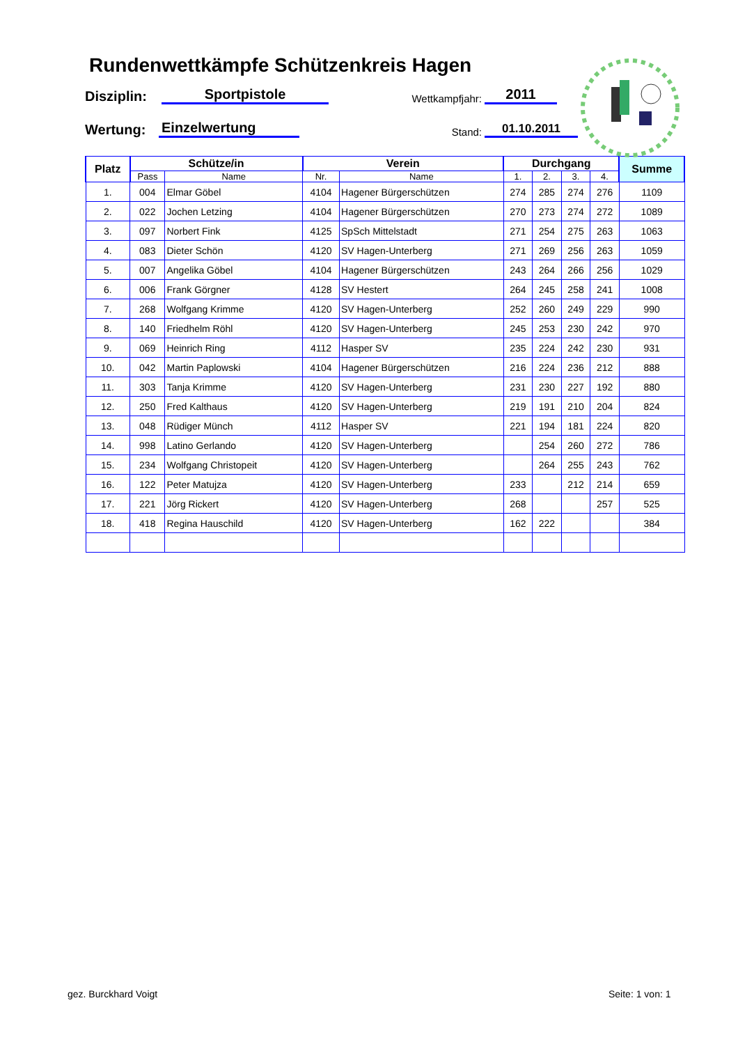Rundenwettkämpfe Schützenkreis Hagen
Disziplin:
Sportpistole
Wettkampfjahr:
2011
Wertung:
Einzelwertung
Stand:
01.10.2011
| Platz | Schütze/in | | Verein | | Durchgang | | | | Summe |
| --- | --- | --- | --- | --- | --- | --- | --- | --- | --- |
| | Pass | Name | Nr. | Name | 1. | 2. | 3. | 4. | |
| 1. | 004 | Elmar Göbel | 4104 | Hagener Bürgerschützen | 274 | 285 | 274 | 276 | 1109 |
| 2. | 022 | Jochen Letzing | 4104 | Hagener Bürgerschützen | 270 | 273 | 274 | 272 | 1089 |
| 3. | 097 | Norbert Fink | 4125 | SpSch Mittelstadt | 271 | 254 | 275 | 263 | 1063 |
| 4. | 083 | Dieter Schön | 4120 | SV Hagen-Unterberg | 271 | 269 | 256 | 263 | 1059 |
| 5. | 007 | Angelika Göbel | 4104 | Hagener Bürgerschützen | 243 | 264 | 266 | 256 | 1029 |
| 6. | 006 | Frank Görgner | 4128 | SV Hestert | 264 | 245 | 258 | 241 | 1008 |
| 7. | 268 | Wolfgang Krimme | 4120 | SV Hagen-Unterberg | 252 | 260 | 249 | 229 | 990 |
| 8. | 140 | Friedhelm Röhl | 4120 | SV Hagen-Unterberg | 245 | 253 | 230 | 242 | 970 |
| 9. | 069 | Heinrich Ring | 4112 | Hasper SV | 235 | 224 | 242 | 230 | 931 |
| 10. | 042 | Martin Paplowski | 4104 | Hagener Bürgerschützen | 216 | 224 | 236 | 212 | 888 |
| 11. | 303 | Tanja Krimme | 4120 | SV Hagen-Unterberg | 231 | 230 | 227 | 192 | 880 |
| 12. | 250 | Fred Kalthaus | 4120 | SV Hagen-Unterberg | 219 | 191 | 210 | 204 | 824 |
| 13. | 048 | Rüdiger Münch | 4112 | Hasper SV | 221 | 194 | 181 | 224 | 820 |
| 14. | 998 | Latino Gerlando | 4120 | SV Hagen-Unterberg | | 254 | 260 | 272 | 786 |
| 15. | 234 | Wolfgang Christopeit | 4120 | SV Hagen-Unterberg | | 264 | 255 | 243 | 762 |
| 16. | 122 | Peter Matujza | 4120 | SV Hagen-Unterberg | 233 | | 212 | 214 | 659 |
| 17. | 221 | Jörg Rickert | 4120 | SV Hagen-Unterberg | 268 | | | 257 | 525 |
| 18. | 418 | Regina Hauschild | 4120 | SV Hagen-Unterberg | 162 | 222 | | | 384 |
gez. Burckhard Voigt Seite: 1 von: 1